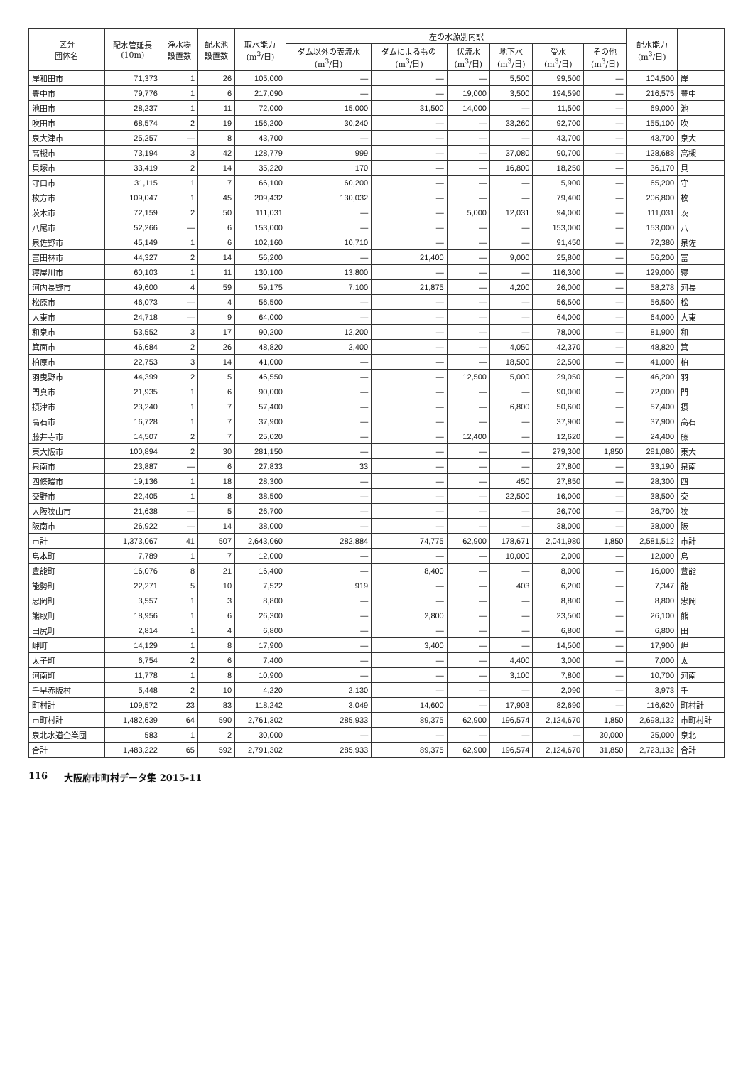| 区分 団体名 | 配水管延長 (10m) | 浄水場 設置数 | 配水池 設置数 | 取水能力 (m<sup>3</sup>/日) | 左の水源別内訳 | | | | | | 配水能力 (m<sup>3</sup>/日) | |
| --- | --- | --- | --- | --- | --- | --- | --- | --- | --- | --- | --- | --- |
| | | | | | ダム以外の表流水 (m<sup>3</sup>/日) | ダムによるもの (m<sup>3</sup>/日) | 伏流水 (m<sup>3</sup>/日) | 地下水 (m<sup>3</sup>/日) | 受水 (m<sup>3</sup>/日) | その他 (m<sup>3</sup>/日) | | |
| 岸和田市 | 71,373 | 1 | 26 | 105,000 | — | — | — | 5,500 | 99,500 | — | 104,500 | 岸 |
| 豊中市 | 79,776 | 1 | 6 | 217,090 | — | — | 19,000 | 3,500 | 194,590 | — | 216,575 | 豊中 |
| 池田市 | 28,237 | 1 | 11 | 72,000 | 15,000 | 31,500 | 14,000 | — | 11,500 | — | 69,000 | 池 |
| 吹田市 | 68,574 | 2 | 19 | 156,200 | 30,240 | — | — | 33,260 | 92,700 | — | 155,100 | 吹 |
| 泉大津市 | 25,257 | — | 8 | 43,700 | — | — | — | — | 43,700 | — | 43,700 | 泉大 |
| 高槻市 | 73,194 | 3 | 42 | 128,779 | 999 | — | — | 37,080 | 90,700 | — | 128,688 | 高槻 |
| 貝塚市 | 33,419 | 2 | 14 | 35,220 | 170 | — | — | 16,800 | 18,250 | — | 36,170 | 貝 |
| 守口市 | 31,115 | 1 | 7 | 66,100 | 60,200 | — | — | — | 5,900 | — | 65,200 | 守 |
| 枚方市 | 109,047 | 1 | 45 | 209,432 | 130,032 | — | — | — | 79,400 | — | 206,800 | 枚 |
| 茨木市 | 72,159 | 2 | 50 | 111,031 | — | — | 5,000 | 12,031 | 94,000 | — | 111,031 | 茨 |
| 八尾市 | 52,266 | — | 6 | 153,000 | — | — | — | — | 153,000 | — | 153,000 | 八 |
| 泉佐野市 | 45,149 | 1 | 6 | 102,160 | 10,710 | — | — | — | 91,450 | — | 72,380 | 泉佐 |
| 富田林市 | 44,327 | 2 | 14 | 56,200 | — | 21,400 | — | 9,000 | 25,800 | — | 56,200 | 富 |
| 寝屋川市 | 60,103 | 1 | 11 | 130,100 | 13,800 | — | — | — | 116,300 | — | 129,000 | 寝 |
| 河内長野市 | 49,600 | 4 | 59 | 59,175 | 7,100 | 21,875 | — | 4,200 | 26,000 | — | 58,278 | 河長 |
| 松原市 | 46,073 | — | 4 | 56,500 | — | — | — | — | 56,500 | — | 56,500 | 松 |
| 大東市 | 24,718 | — | 9 | 64,000 | — | — | — | — | 64,000 | — | 64,000 | 大東 |
| 和泉市 | 53,552 | 3 | 17 | 90,200 | 12,200 | — | — | — | 78,000 | — | 81,900 | 和 |
| 箕面市 | 46,684 | 2 | 26 | 48,820 | 2,400 | — | — | 4,050 | 42,370 | — | 48,820 | 箕 |
| 柏原市 | 22,753 | 3 | 14 | 41,000 | — | — | — | 18,500 | 22,500 | — | 41,000 | 柏 |
| 羽曳野市 | 44,399 | 2 | 5 | 46,550 | — | — | 12,500 | 5,000 | 29,050 | — | 46,200 | 羽 |
| 門真市 | 21,935 | 1 | 6 | 90,000 | — | — | — | — | 90,000 | — | 72,000 | 門 |
| 摂津市 | 23,240 | 1 | 7 | 57,400 | — | — | — | 6,800 | 50,600 | — | 57,400 | 摂 |
| 高石市 | 16,728 | 1 | 7 | 37,900 | — | — | — | — | 37,900 | — | 37,900 | 高石 |
| 藤井寺市 | 14,507 | 2 | 7 | 25,020 | — | — | 12,400 | — | 12,620 | — | 24,400 | 藤 |
| 東大阪市 | 100,894 | 2 | 30 | 281,150 | — | — | — | — | 279,300 | 1,850 | 281,080 | 東大 |
| 泉南市 | 23,887 | — | 6 | 27,833 | 33 | — | — | — | 27,800 | — | 33,190 | 泉南 |
| 四條畷市 | 19,136 | 1 | 18 | 28,300 | — | — | — | 450 | 27,850 | — | 28,300 | 四 |
| 交野市 | 22,405 | 1 | 8 | 38,500 | — | — | — | 22,500 | 16,000 | — | 38,500 | 交 |
| 大阪狭山市 | 21,638 | — | 5 | 26,700 | — | — | — | — | 26,700 | — | 26,700 | 狭 |
| 阪南市 | 26,922 | — | 14 | 38,000 | — | — | — | — | 38,000 | — | 38,000 | 阪 |
| 市計 | 1,373,067 | 41 | 507 | 2,643,060 | 282,884 | 74,775 | 62,900 | 178,671 | 2,041,980 | 1,850 | 2,581,512 | 市計 |
| 島本町 | 7,789 | 1 | 7 | 12,000 | — | — | — | 10,000 | 2,000 | — | 12,000 | 島 |
| 豊能町 | 16,076 | 8 | 21 | 16,400 | — | 8,400 | — | — | 8,000 | — | 16,000 | 豊能 |
| 能勢町 | 22,271 | 5 | 10 | 7,522 | 919 | — | — | 403 | 6,200 | — | 7,347 | 能 |
| 忠岡町 | 3,557 | 1 | 3 | 8,800 | — | — | — | — | 8,800 | — | 8,800 | 忠岡 |
| 熊取町 | 18,956 | 1 | 6 | 26,300 | — | 2,800 | — | — | 23,500 | — | 26,100 | 熊 |
| 田尻町 | 2,814 | 1 | 4 | 6,800 | — | — | — | — | 6,800 | — | 6,800 | 田 |
| 岬町 | 14,129 | 1 | 8 | 17,900 | — | 3,400 | — | — | 14,500 | — | 17,900 | 岬 |
| 太子町 | 6,754 | 2 | 6 | 7,400 | — | — | — | 4,400 | 3,000 | — | 7,000 | 太 |
| 河南町 | 11,778 | 1 | 8 | 10,900 | — | — | — | 3,100 | 7,800 | — | 10,700 | 河南 |
| 千早赤阪村 | 5,448 | 2 | 10 | 4,220 | 2,130 | — | — | — | 2,090 | — | 3,973 | 千 |
| 町村計 | 109,572 | 23 | 83 | 118,242 | 3,049 | 14,600 | — | 17,903 | 82,690 | — | 116,620 | 町村計 |
| 市町村計 | 1,482,639 | 64 | 590 | 2,761,302 | 285,933 | 89,375 | 62,900 | 196,574 | 2,124,670 | 1,850 | 2,698,132 | 市町村計 |
| 泉北水道企業団 | 583 | 1 | 2 | 30,000 | — | — | — | — | — | 30,000 | 25,000 | 泉北 |
| 合計 | 1,483,222 | 65 | 592 | 2,791,302 | 285,933 | 89,375 | 62,900 | 196,574 | 2,124,670 | 31,850 | 2,723,132 | 合計 |
116 大阪府市町村データ集 2015-11